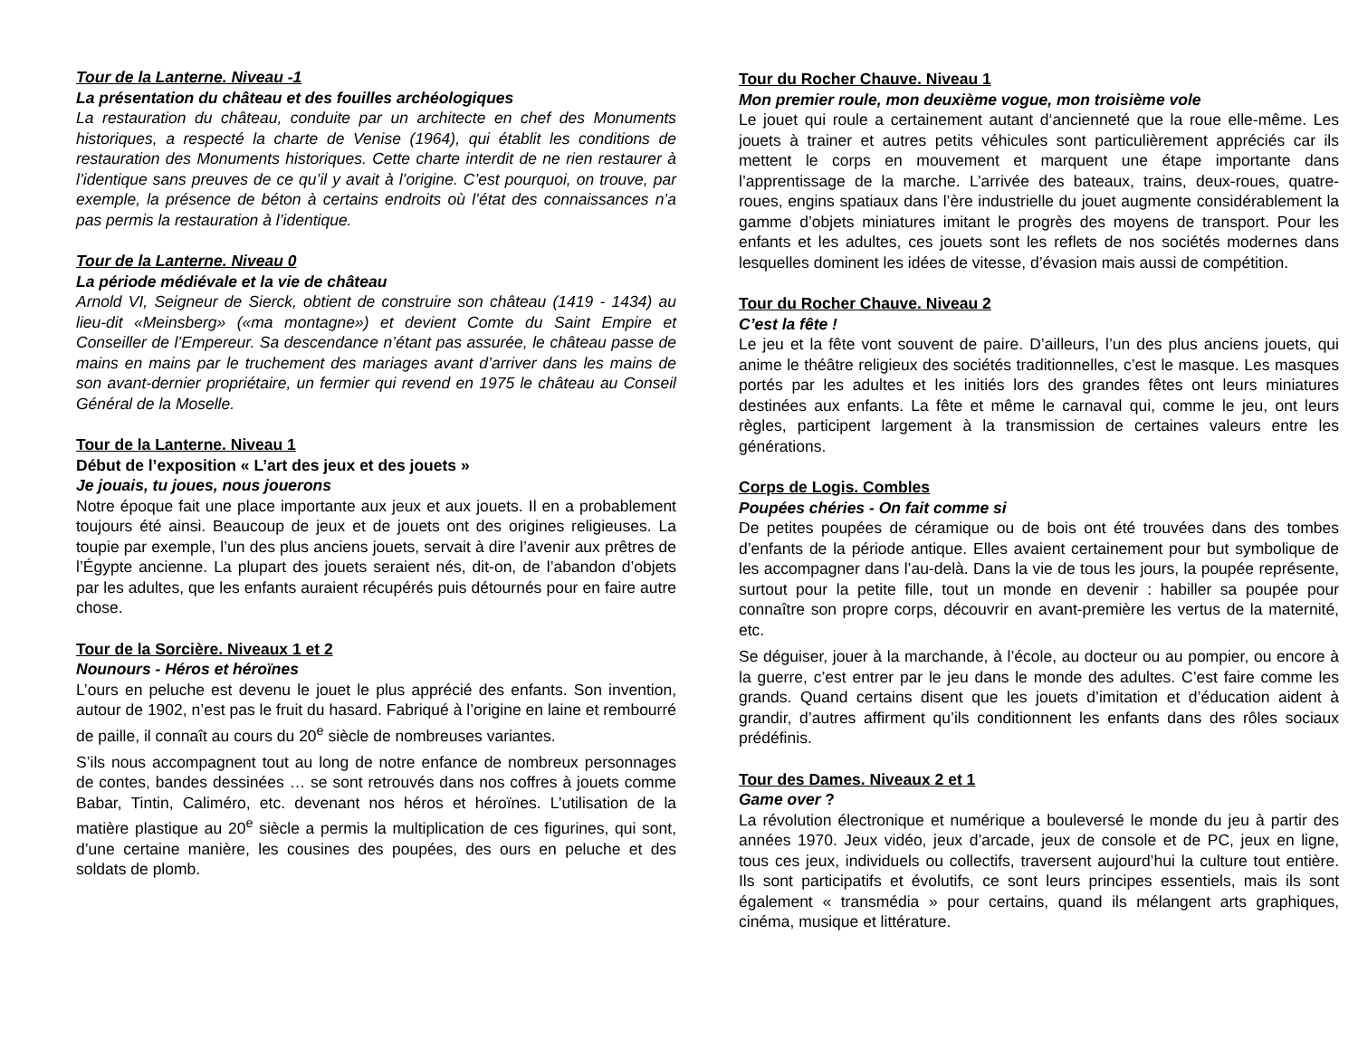Tour de la Lanterne. Niveau -1
La présentation du château et des fouilles archéologiques
La restauration du château, conduite par un architecte en chef des Monuments historiques, a respecté la charte de Venise (1964), qui établit les conditions de restauration des Monuments historiques. Cette charte interdit de ne rien restaurer à l’identique sans preuves de ce qu’il y avait à l’origine. C’est pourquoi, on trouve, par exemple, la présence de béton à certains endroits où l’état des connaissances n’a pas permis la restauration à l’identique.
Tour de la Lanterne. Niveau 0
La période médiévale et la vie de château
Arnold VI, Seigneur de Sierck, obtient de construire son château (1419 - 1434) au lieu-dit «Meinsberg» («ma montagne») et devient Comte du Saint Empire et Conseiller de l’Empereur. Sa descendance n’étant pas assurée, le château passe de mains en mains par le truchement des mariages avant d’arriver dans les mains de son avant-dernier propriétaire, un fermier qui revend en 1975 le château au Conseil Général de la Moselle.
Tour de la Lanterne. Niveau 1
Début de l’exposition « L’art des jeux et des jouets »
Je jouais, tu joues, nous jouerons
Notre époque fait une place importante aux jeux et aux jouets. Il en a probablement toujours été ainsi. Beaucoup de jeux et de jouets ont des origines religieuses. La toupie par exemple, l’un des plus anciens jouets, servait à dire l’avenir aux prêtres de l’Égypte ancienne. La plupart des jouets seraient nés, dit-on, de l’abandon d’objets par les adultes, que les enfants auraient récupérés puis détournés pour en faire autre chose.
Tour de la Sorcière. Niveaux 1 et 2
Nounours - Héros et héroïnes
L’ours en peluche est devenu le jouet le plus apprécié des enfants. Son invention, autour de 1902, n’est pas le fruit du hasard. Fabriqué à l’origine en laine et rembourré de paille, il connaît au cours du 20<sup>e</sup> siècle de nombreuses variantes.
S’ils nous accompagnent tout au long de notre enfance de nombreux personnages de contes, bandes dessinées … se sont retrouvés dans nos coffres à jouets comme Babar, Tintin, Caliméro, etc. devenant nos héros et héroïnes. L’utilisation de la matière plastique au 20<sup>e</sup> siècle a permis la multiplication de ces figurines, qui sont, d’une certaine manière, les cousines des poupées, des ours en peluche et des soldats de plomb.
Tour du Rocher Chauve. Niveau 1
Mon premier roule, mon deuxième vogue, mon troisième vole
Le jouet qui roule a certainement autant d‘ancienneté que la roue elle-même. Les jouets à trainer et autres petits véhicules sont particulièrement appréciés car ils mettent le corps en mouvement et marquent une étape importante dans l’apprentissage de la marche. L’arrivée des bateaux, trains, deux-roues, quatre-roues, engins spatiaux dans l’ère industrielle du jouet augmente considérablement la gamme d’objets miniatures imitant le progrès des moyens de transport. Pour les enfants et les adultes, ces jouets sont les reflets de nos sociétés modernes dans lesquelles dominent les idées de vitesse, d’évasion mais aussi de compétition.
Tour du Rocher Chauve. Niveau 2
C’est la fête !
Le jeu et la fête vont souvent de paire. D’ailleurs, l’un des plus anciens jouets, qui anime le théâtre religieux des sociétés traditionnelles, c’est le masque. Les masques portés par les adultes et les initiés lors des grandes fêtes ont leurs miniatures destinées aux enfants. La fête et même le carnaval qui, comme le jeu, ont leurs règles, participent largement à la transmission de certaines valeurs entre les générations.
Corps de Logis. Combles
Poupées chéries - On fait comme si
De petites poupées de céramique ou de bois ont été trouvées dans des tombes d’enfants de la période antique. Elles avaient certainement pour but symbolique de les accompagner dans l’au-delà. Dans la vie de tous les jours, la poupée représente, surtout pour la petite fille, tout un monde en devenir : habiller sa poupée pour connaître son propre corps, découvrir en avant-première les vertus de la maternité, etc.
Se déguiser, jouer à la marchande, à l’école, au docteur ou au pompier, ou encore à la guerre, c’est entrer par le jeu dans le monde des adultes. C’est faire comme les grands. Quand certains disent que les jouets d’imitation et d’éducation aident à grandir, d’autres affirment qu’ils conditionnent les enfants dans des rôles sociaux prédéfinis.
Tour des Dames. Niveaux 2 et 1
Game over ?
La révolution électronique et numérique a bouleversé le monde du jeu à partir des années 1970. Jeux vidéo, jeux d’arcade, jeux de console et de PC, jeux en ligne, tous ces jeux, individuels ou collectifs, traversent aujourd’hui la culture tout entière. Ils sont participatifs et évolutifs, ce sont leurs principes essentiels, mais ils sont également « transmédia » pour certains, quand ils mélangent arts graphiques, cinéma, musique et littérature.